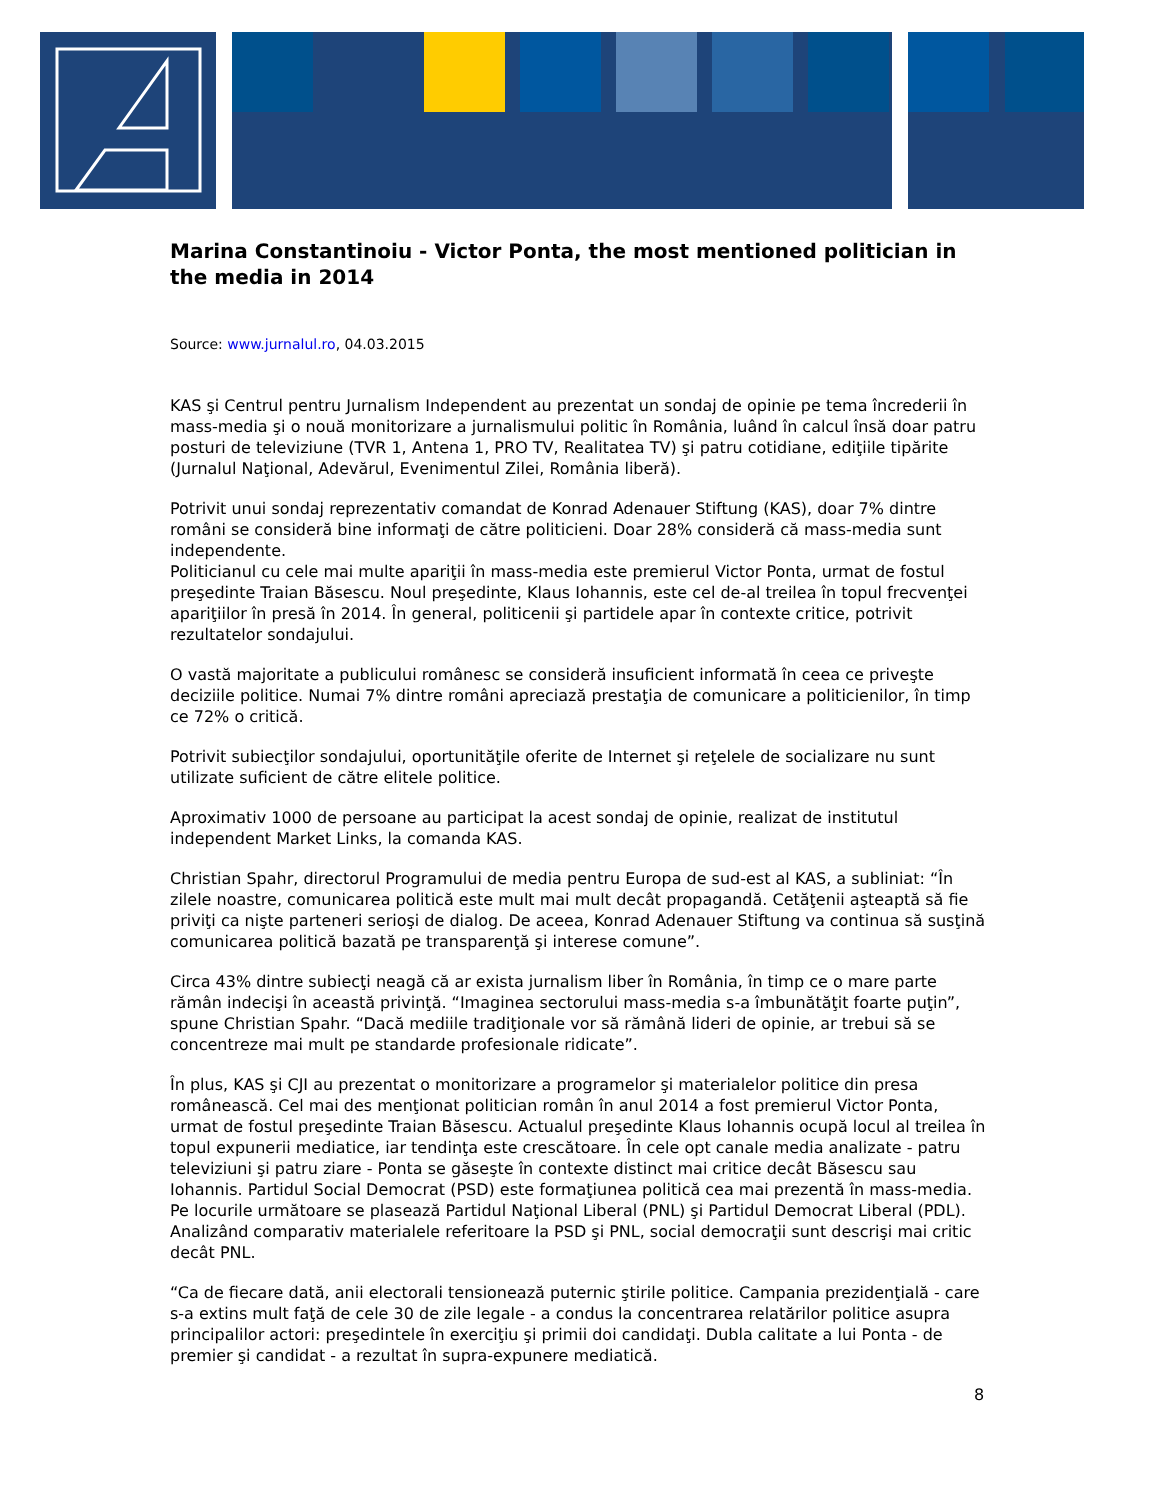Marina Constantinoiu - Victor Ponta, the most mentioned politician in the media in 2014
Source: www.jurnalul.ro, 04.03.2015
KAS şi Centrul pentru Jurnalism Independent au prezentat un sondaj de opinie pe tema încrederii în mass-media şi o nouă monitorizare a jurnalismului politic în România, luând în calcul însă doar patru posturi de televiziune (TVR 1, Antena 1, PRO TV, Realitatea TV) şi patru cotidiane, ediţiile tipărite (Jurnalul Naţional, Adevărul, Evenimentul Zilei, România liberă).
Potrivit unui sondaj reprezentativ comandat de Konrad Adenauer Stiftung (KAS), doar 7% dintre români se consideră bine informaţi de către politicieni. Doar 28% consideră că mass-media sunt independente.
Politicianul cu cele mai multe apariţii în mass-media este premierul Victor Ponta, urmat de fostul preşedinte Traian Băsescu. Noul preşedinte, Klaus Iohannis, este cel de-al treilea în topul frecvenţei apariţiilor în presă în 2014. În general, politicenii şi partidele apar în contexte critice, potrivit rezultatelor sondajului.
O vastă majoritate a publicului românesc se consideră insuficient informată în ceea ce priveşte deciziile politice. Numai 7% dintre români apreciază prestaţia de comunicare a politicienilor, în timp ce 72% o critică.
Potrivit subiecţilor sondajului, oportunităţile oferite de Internet şi reţelele de socializare nu sunt utilizate suficient de către elitele politice.
Aproximativ 1000 de persoane au participat la acest sondaj de opinie, realizat de institutul independent Market Links, la comanda KAS.
Christian Spahr, directorul Programului de media pentru Europa de sud-est al KAS, a subliniat: “În zilele noastre, comunicarea politică este mult mai mult decât propagandă. Cetăţenii aşteaptă să fie priviţi ca nişte parteneri serioşi de dialog. De aceea, Konrad Adenauer Stiftung va continua să susţină comunicarea politică bazată pe transparenţă şi interese comune”.
Circa 43% dintre subiecţi neagă că ar exista jurnalism liber în România, în timp ce o mare parte rămân indecişi în această privinţă. “Imaginea sectorului mass-media s-a îmbunătăţit foarte puţin”, spune Christian Spahr. “Dacă mediile tradiţionale vor să rămână lideri de opinie, ar trebui să se concentreze mai mult pe standarde profesionale ridicate”.
În plus, KAS şi CJI au prezentat o monitorizare a programelor şi materialelor politice din presa românească. Cel mai des menţionat politician român în anul 2014 a fost premierul Victor Ponta, urmat de fostul preşedinte Traian Băsescu. Actualul preşedinte Klaus Iohannis ocupă locul al treilea în topul expunerii mediatice, iar tendinţa este crescătoare. În cele opt canale media analizate - patru televiziuni şi patru ziare - Ponta se găseşte în contexte distinct mai critice decât Băsescu sau Iohannis. Partidul Social Democrat (PSD) este formaţiunea politică cea mai prezentă în mass-media. Pe locurile următoare se plasează Partidul Naţional Liberal (PNL) şi Partidul Democrat Liberal (PDL). Analizând comparativ materialele referitoare la PSD şi PNL, social democraţii sunt descrişi mai critic decât PNL.
“Ca de fiecare dată, anii electorali tensionează puternic ştirile politice. Campania prezidenţială - care s-a extins mult faţă de cele 30 de zile legale - a condus la concentrarea relatărilor politice asupra principalilor actori: preşedintele în exerciţiu şi primii doi candidaţi. Dubla calitate a lui Ponta - de premier şi candidat - a rezultat în supra-expunere mediatică.
8